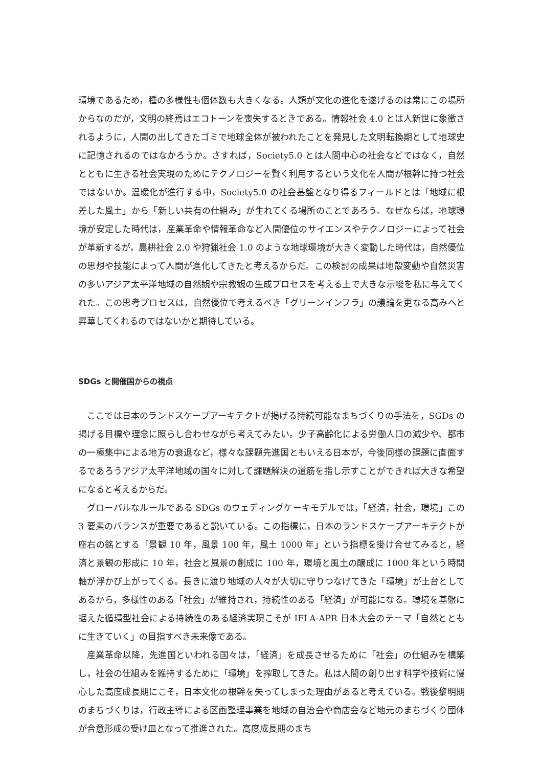環境であるため，種の多様性も個体数も大きくなる。人類が文化の進化を遂げるのは常にこの場所からなのだが，文明の終焉はエコトーンを喪失するときである。情報社会 4.0 とは人新世に象徴されるように，人間の出してきたゴミで地球全体が被われたことを発見した文明転換期として地球史に記憶されるのではなかろうか。さすれば，Society5.0 とは人間中心の社会などではなく，自然とともに生きる社会実現のためにテクノロジーを賢く利用するという文化を人間が根幹に持つ社会ではないか。温暖化が進行する中，Society5.0 の社会基盤となり得るフィールドとは「地域に根差した風土」から「新しい共有の仕組み」が生れてくる場所のことであろう。なぜならば，地球環境が安定した時代は，産業革命や情報革命など人間優位のサイエンスやテクノロジーによって社会が革新するが，農耕社会 2.0 や狩猟社会 1.0 のような地球環境が大きく変動した時代は，自然優位の思想や技能によって人間が進化してきたと考えるからだ。この検討の成果は地殻変動や自然災害の多いアジア太平洋地域の自然観や宗教観の生成プロセスを考える上で大きな示唆を私に与えてくれた。この思考プロセスは，自然優位で考えるべき「グリーンインフラ」の議論を更なる高みへと昇華してくれるのではないかと期待している。
SDGs と開催国からの視点
ここでは日本のランドスケープアーキテクトが掲げる持続可能なまちづくりの手法を，SGDs の掲げる目標や理念に照らし合わせながら考えてみたい。少子高齢化による労働人口の減少や、都市の一極集中による地方の衰退など，様々な課題先進国ともいえる日本が，今後同様の課題に直面するであろうアジア太平洋地域の国々に対して課題解決の道筋を指し示すことができれば大きな希望になると考えるからだ。
グローバルなルールである SDGs のウェディングケーキモデルでは，「経済，社会，環境」この 3 要素のバランスが重要であると説いている。この指標に，日本のランドスケープアーキテクトが座右の銘とする「景観 10 年，風景 100 年，風土 1000 年」という指標を掛け合せてみると，経済と景観の形成に 10 年，社会と風景の創成に 100 年，環境と風土の醸成に 1000 年という時間軸が浮かび上がってくる。長きに渡り地域の人々が大切に守りつなげてきた「環境」が土台としてあるから，多様性のある「社会」が維持され，持続性のある「経済」が可能になる。環境を基盤に据えた循環型社会による持続性のある経済実現こそが IFLA-APR 日本大会のテーマ「自然とともに生きていく」の目指すべき未来像である。
産業革命以降，先進国といわれる国々は，「経済」を成長させるために「社会」の仕組みを構築し，社会の仕組みを維持するために「環境」を搾取してきた。私は人間の創り出す科学や技術に慢心した高度成長期にこそ，日本文化の根幹を失ってしまった理由があると考えている。戦後黎明期のまちづくりは，行政主導による区画整理事業を地域の自治会や商店会など地元のまちづくり団体が合意形成の受け皿となって推進された。高度成長期のまち